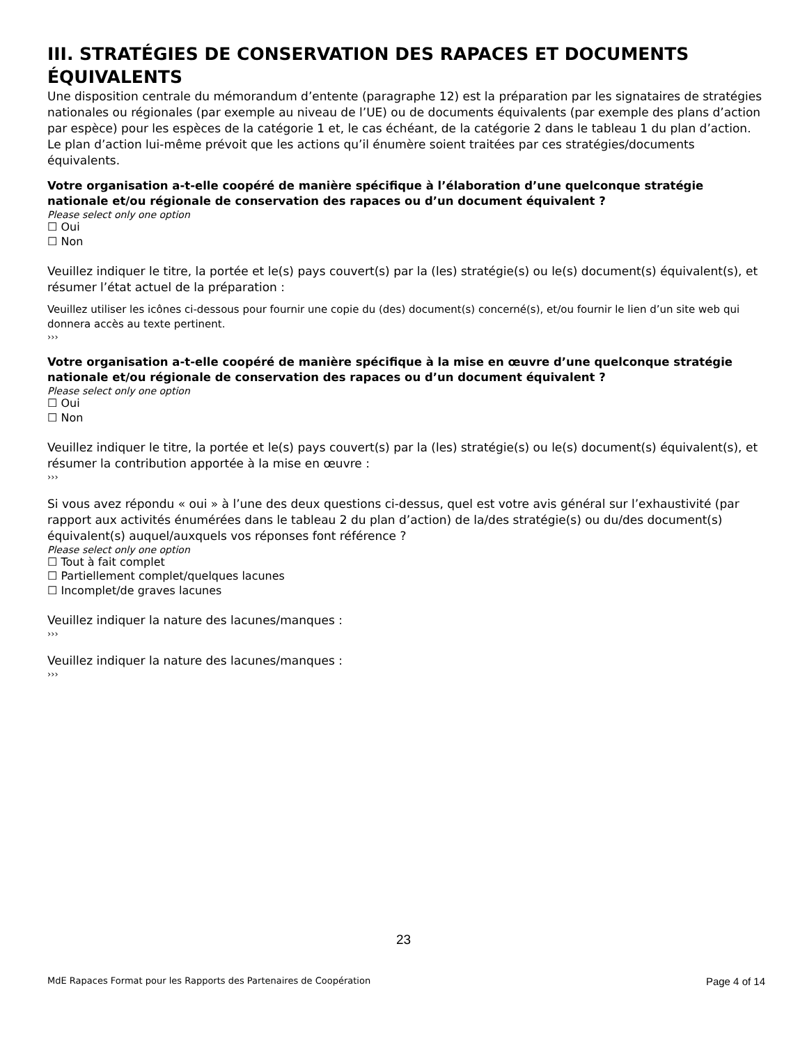III. STRATÉGIES DE CONSERVATION DES RAPACES ET DOCUMENTS ÉQUIVALENTS
Une disposition centrale du mémorandum d’entente (paragraphe 12) est la préparation par les signataires de stratégies nationales ou régionales (par exemple au niveau de l’UE) ou de documents équivalents (par exemple des plans d’action par espèce) pour les espèces de la catégorie 1 et, le cas échéant, de la catégorie 2 dans le tableau 1 du plan d’action. Le plan d’action lui-même prévoit que les actions qu’il énumère soient traitées par ces stratégies/documents équivalents.
Votre organisation a-t-elle coopéré de manière spécifique à l’élaboration d’une quelconque stratégie nationale et/ou régionale de conservation des rapaces ou d’un document équivalent ?
Please select only one option
☐ Oui
☐ Non
Veuillez indiquer le titre, la portée et le(s) pays couvert(s) par la (les) stratégie(s) ou le(s) document(s) équivalent(s), et résumer l’état actuel de la préparation :
Veuillez utiliser les icônes ci-dessous pour fournir une copie du (des) document(s) concerné(s), et/ou fournir le lien d’un site web qui donnera accès au texte pertinent.
›››
Votre organisation a-t-elle coopéré de manière spécifique à la mise en œuvre d’une quelconque stratégie nationale et/ou régionale de conservation des rapaces ou d’un document équivalent ?
Please select only one option
☐ Oui
☐ Non
Veuillez indiquer le titre, la portée et le(s) pays couvert(s) par la (les) stratégie(s) ou le(s) document(s) équivalent(s), et résumer la contribution apportée à la mise en œuvre :
›››
Si vous avez répondu « oui » à l’une des deux questions ci-dessus, quel est votre avis général sur l’exhaustivité (par rapport aux activités énumérées dans le tableau 2 du plan d’action) de la/des stratégie(s) ou du/des document(s) équivalent(s) auquel/auxquels vos réponses font référence ?
Please select only one option
☐ Tout à fait complet
☐ Partiellement complet/quelques lacunes
☐ Incomplet/de graves lacunes
Veuillez indiquer la nature des lacunes/manques :
›››
Veuillez indiquer la nature des lacunes/manques :
›››
23
MdE Rapaces Format pour les Rapports des Partenaires de Coopération Page 4 of 14